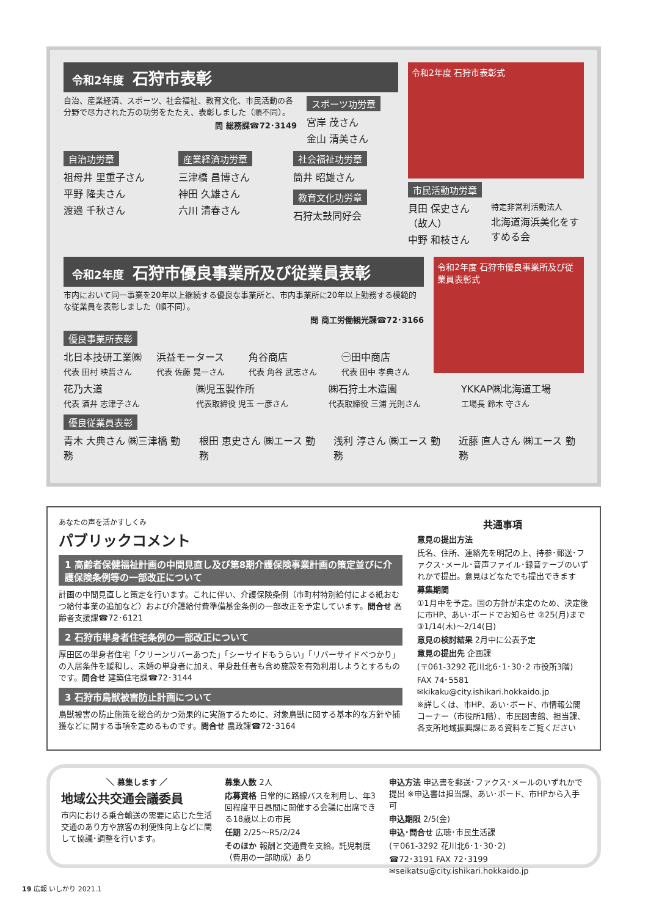令和2年度 石狩市表彰
自治、産業経済、スポーツ、社会福祉、教育文化、市民活動の各分野で尽力された方の功労をたたえ、表彰しました（順不同）。
問 総務課☎72･3149
スポーツ功労章
宮岸 茂さん
金山 清美さん
自治功労章
祖母井 里重子さん
平野 隆夫さん
渡邉 千秋さん
産業経済功労章
三津橋 昌博さん
神田 久雄さん
六川 清春さん
社会福祉功労章
筒井 昭雄さん
教育文化功労章
石狩太鼓同好会
令和2年度 石狩市表彰式
市民活動功労章
貝田 保史さん（故人）
中野 和枝さん
特定非営利活動法人
北海道海浜美化をすすめる会
令和2年度 石狩市優良事業所及び従業員表彰
市内において同一事業を20年以上継続する優良な事業所と、市内事業所に20年以上勤務する模範的な従業員を表彰しました（順不同）。
問 商工労働観光課☎72･3166
優良事業所表彰
北日本技研工業㈱
代表 田村 映哲さん
浜益モータース
代表 佐藤 晃一さん
角谷商店
代表 角谷 武志さん
㊀田中商店
代表 田中 孝典さん
令和2年度 石狩市優良事業所及び従業員表彰式
花乃大道
代表 酒井 志津子さん
㈱児玉製作所
代表取締役 児玉 一彦さん
㈱石狩土木造園
代表取締役 三浦 光則さん
YKKAP㈱北海道工場
工場長 鈴木 守さん
優良従業員表彰
青木 大典さん ㈱三津橋 勤務 根田 恵史さん ㈱エース 勤務 浅利 淳さん ㈱エース 勤務 近藤 直人さん ㈱エース 勤務
あなたの声を活かすしくみ
パブリックコメント
1 高齢者保健福祉計画の中間見直し及び第8期介護保険事業計画の策定並びに介護保険条例等の一部改正について
計画の中間見直しと策定を行います。これに伴い、介護保険条例（市町村特別給付による紙おむつ給付事業の追加など）および介護給付費準備基金条例の一部改正を予定しています。問合せ 高齢者支援課☎72･6121
2 石狩市単身者住宅条例の一部改正について
厚田区の単身者住宅「クリーンリバーあつた」「シーサイドもうらい」「リバーサイドべつかり」の入居条件を緩和し、未婚の単身者に加え、単身赴任者も含め施設を有効利用しようとするものです。問合せ 建築住宅課☎72･3144
3 石狩市鳥獣被害防止計画について
鳥獣被害の防止施策を総合的かつ効果的に実施するために、対象鳥獣に関する基本的な方針や捕獲などに関する事項を定めるものです。問合せ 農政課☎72･3164
共通事項
意見の提出方法
氏名、住所、連絡先を明記の上、持参･郵送･ファクス･メール･音声ファイル･録音テープのいずれかで提出。意見はどなたでも提出できます
募集期間
①1月中を予定。国の方針が未定のため、決定後に市HP、あい･ボードでお知らせ ②25(月)まで ③1/14(木)～2/14(日)
意見の検討結果 2月中に公表予定
意見の提出先 企画課
(〒061-3292 花川北6･1･30･2 市役所3階)
FAX 74･5581
✉kikaku@city.ishikari.hokkaido.jp
※詳しくは、市HP、あい･ボード、市情報公開コーナー（市役所1階）、市民図書館、担当課、各支所地域振興課にある資料をご覧ください
＼ 募集します ／
地域公共交通会議委員
市内における乗合輸送の需要に応じた生活交通のあり方や旅客の利便性向上などに関して協議･調整を行います。
募集人数 2人
応募資格 日常的に路線バスを利用し、年3回程度平日昼間に開催する会議に出席できる18歳以上の市民
任期 2/25～R5/2/24
そのほか 報酬と交通費を支給。託児制度（費用の一部助成）あり
申込方法 申込書を郵送･ファクス･メールのいずれかで提出 ※申込書は担当課、あい･ボード、市HPから入手可
申込期限 2/5(金)
申込･問合せ 広聴･市民生活課
(〒061-3292 花川北6･1･30･2)
☎72･3191 FAX 72･3199
✉seikatsu@city.ishikari.hokkaido.jp
19 広報 いしかり 2021.1